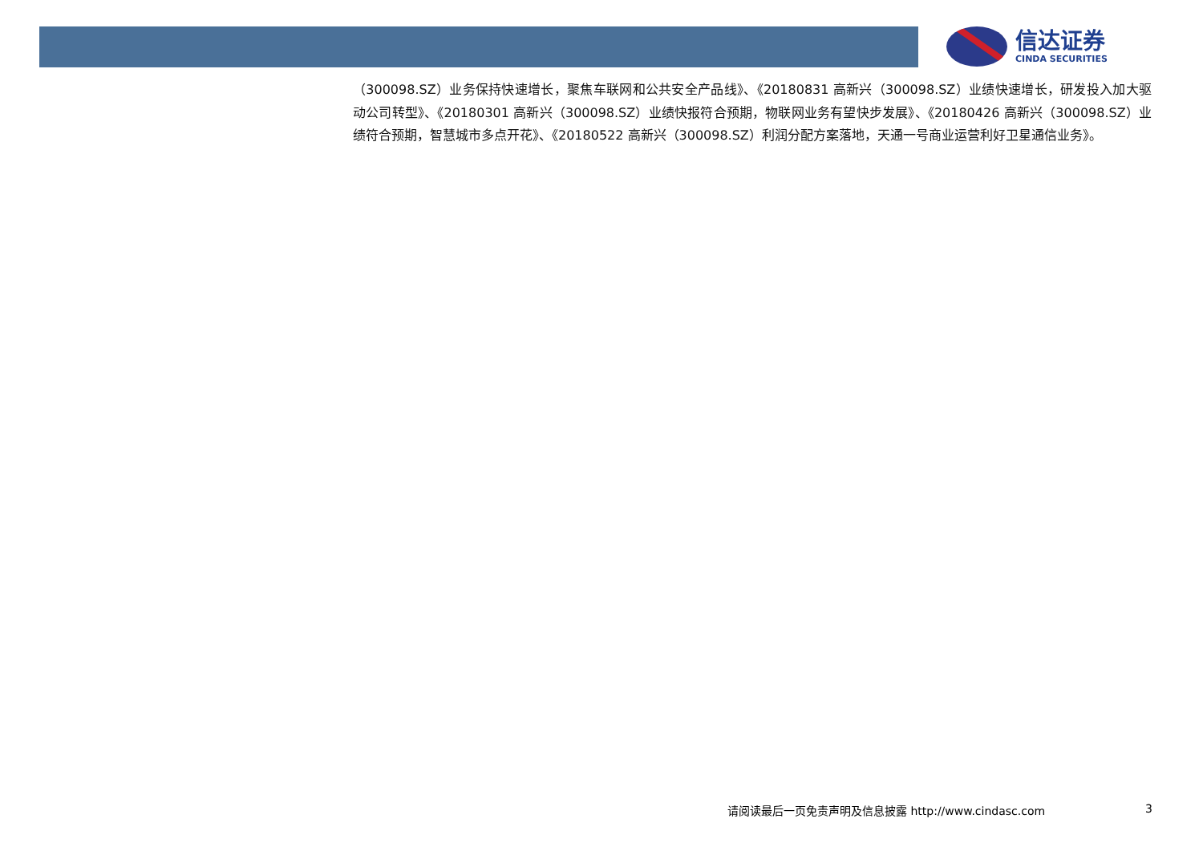信达证券
CINDA SECURITIES
（300098.SZ）业务保持快速增长，聚焦车联网和公共安全产品线》、《20180831 高新兴（300098.SZ）业绩快速增长，研发投入加大驱动公司转型》、《20180301 高新兴（300098.SZ）业绩快报符合预期，物联网业务有望快步发展》、《20180426 高新兴（300098.SZ）业绩符合预期，智慧城市多点开花》、《20180522 高新兴（300098.SZ）利润分配方案落地，天通一号商业运营利好卫星通信业务》。
请阅读最后一页免责声明及信息披露 http://www.cindasc.com 3